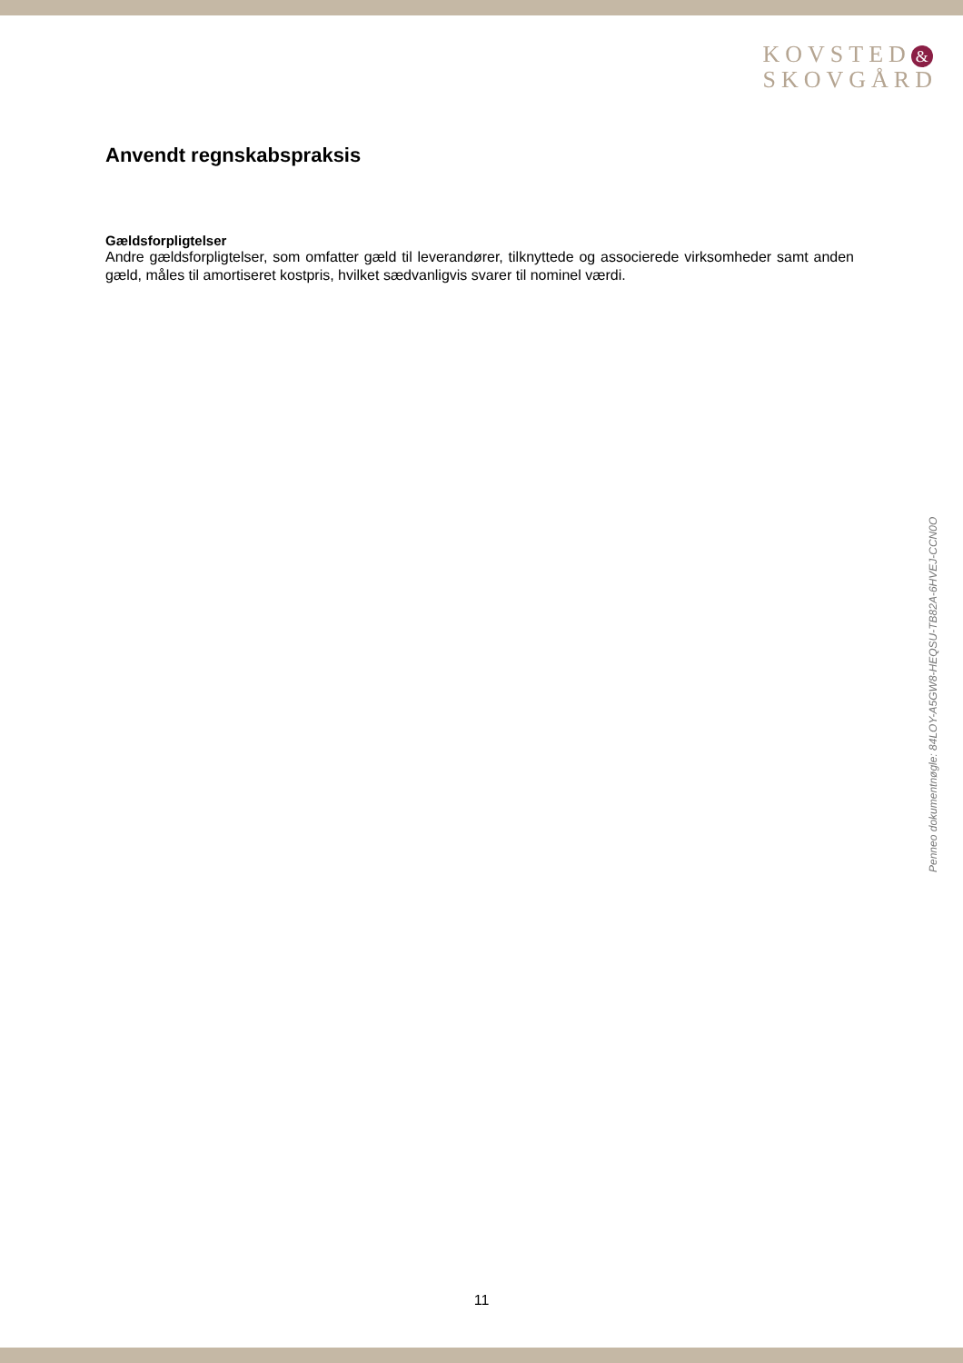KOVSTED &
SKOVGÅRD
Anvendt regnskabspraksis
Gældsforpligtelser
Andre gældsforpligtelser, som omfatter gæld til leverandører, tilknyttede og associerede virksomheder samt anden gæld, måles til amortiseret kostpris, hvilket sædvanligvis svarer til nominel værdi.
Penneo dokumentnøgle: 84LOY-A5GW8-HEQSU-TB82A-6HVEJ-CCN0O
11